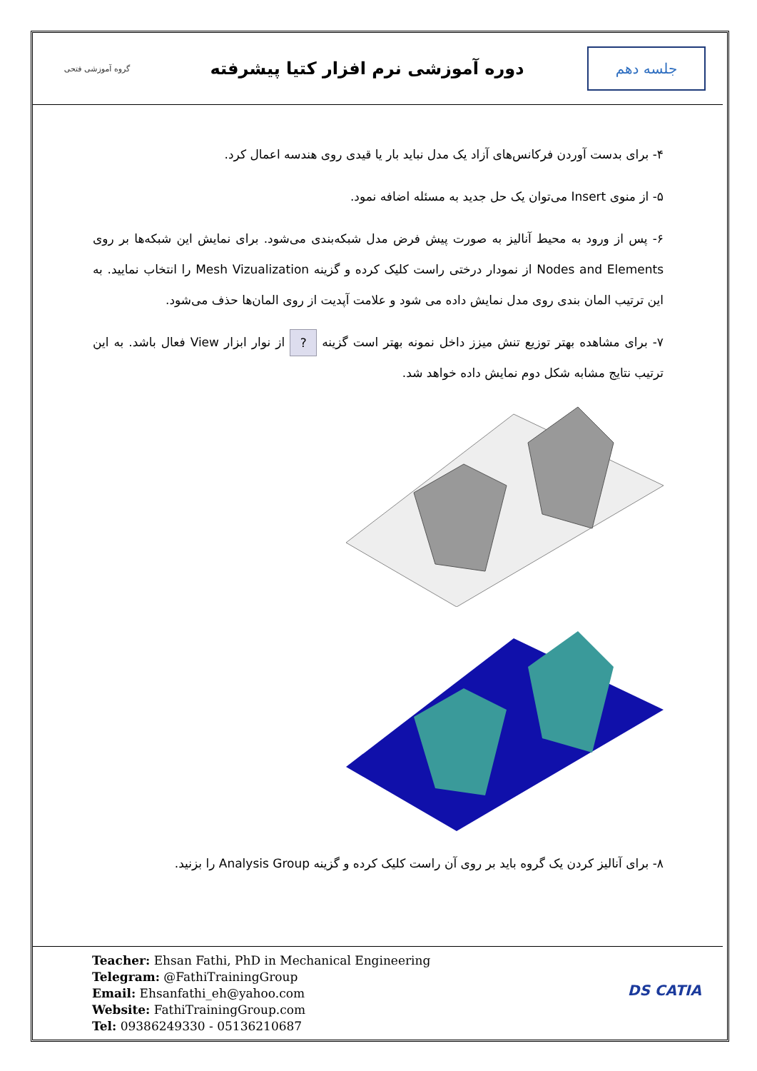جلسه دهم
دوره آموزشی نرم افزار کتیا پیشرفته
گروه آموزشی فتحی
۴- برای بدست آوردن فرکانس‌های آزاد یک مدل نباید بار یا قیدی روی هندسه اعمال کرد.
۵- از منوی Insert می‌توان یک حل جدید به مسئله اضافه نمود.
۶- پس از ورود به محیط آنالیز به صورت پیش فرض مدل شبکه‌بندی می‌شود. برای نمایش این شبکه‌ها بر روی Nodes and Elements از نمودار درختی راست کلیک کرده و گزینه Mesh Vizualization را انتخاب نمایید. به این ترتیب المان بندی روی مدل نمایش داده می شود و علامت آپدیت از روی المان‌ها حذف می‌شود.
۷- برای مشاهده بهتر توزیع تنش میزز داخل نمونه بهتر است گزینه ? از نوار ابزار View فعال باشد. به این ترتیب نتایج مشابه شکل دوم نمایش داده خواهد شد.
۸- برای آنالیز کردن یک گروه باید بر روی آن راست کلیک کرده و گزینه Analysis Group را بزنید.
Teacher: Ehsan Fathi, PhD in Mechanical Engineering
Telegram: @FathiTrainingGroup
Email: Ehsanfathi_eh@yahoo.com
Website: FathiTrainingGroup.com
Tel: 09386249330 - 05136210687
DS CATIA